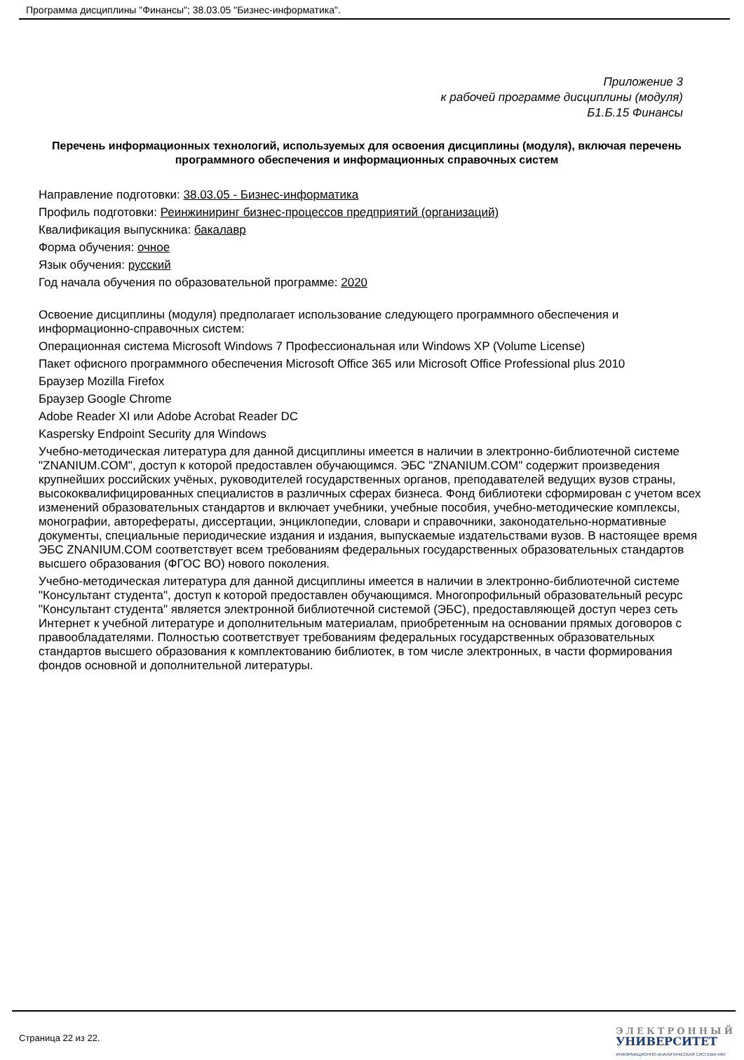Программа дисциплины "Финансы"; 38.03.05 "Бизнес-информатика".
Приложение 3
к рабочей программе дисциплины (модуля)
Б1.Б.15 Финансы
Перечень информационных технологий, используемых для освоения дисциплины (модуля), включая перечень программного обеспечения и информационных справочных систем
Направление подготовки: 38.03.05 - Бизнес-информатика
Профиль подготовки: Реинжиниринг бизнес-процессов предприятий (организаций)
Квалификация выпускника: бакалавр
Форма обучения: очное
Язык обучения: русский
Год начала обучения по образовательной программе: 2020
Освоение дисциплины (модуля) предполагает использование следующего программного обеспечения и информационно-справочных систем:
Операционная система Microsoft Windows 7 Профессиональная или Windows XP (Volume License)
Пакет офисного программного обеспечения Microsoft Office 365 или Microsoft Office Professional plus 2010
Браузер Mozilla Firefox
Браузер Google Chrome
Adobe Reader XI или Adobe Acrobat Reader DC
Kaspersky Endpoint Security для Windows
Учебно-методическая литература для данной дисциплины имеется в наличии в электронно-библиотечной системе "ZNANIUM.COM", доступ к которой предоставлен обучающимся. ЭБС "ZNANIUM.COM" содержит произведения крупнейших российских учёных, руководителей государственных органов, преподавателей ведущих вузов страны, высококвалифицированных специалистов в различных сферах бизнеса. Фонд библиотеки сформирован с учетом всех изменений образовательных стандартов и включает учебники, учебные пособия, учебно-методические комплексы, монографии, авторефераты, диссертации, энциклопедии, словари и справочники, законодательно-нормативные документы, специальные периодические издания и издания, выпускаемые издательствами вузов. В настоящее время ЭБС ZNANIUM.COM соответствует всем требованиям федеральных государственных образовательных стандартов высшего образования (ФГОС ВО) нового поколения.
Учебно-методическая литература для данной дисциплины имеется в наличии в электронно-библиотечной системе "Консультант студента", доступ к которой предоставлен обучающимся. Многопрофильный образовательный ресурс "Консультант студента" является электронной библиотечной системой (ЭБС), предоставляющей доступ через сеть Интернет к учебной литературе и дополнительным материалам, приобретенным на основании прямых договоров с правообладателями. Полностью соответствует требованиям федеральных государственных образовательных стандартов высшего образования к комплектованию библиотек, в том числе электронных, в части формирования фондов основной и дополнительной литературы.
Страница 22 из 22.
ЭЛЕКТРОННЫЙ
УНИВЕРСИТЕТ
ИНФОРМАЦИОННО-АНАЛИТИЧЕСКАЯ СИСТЕМА КФУ